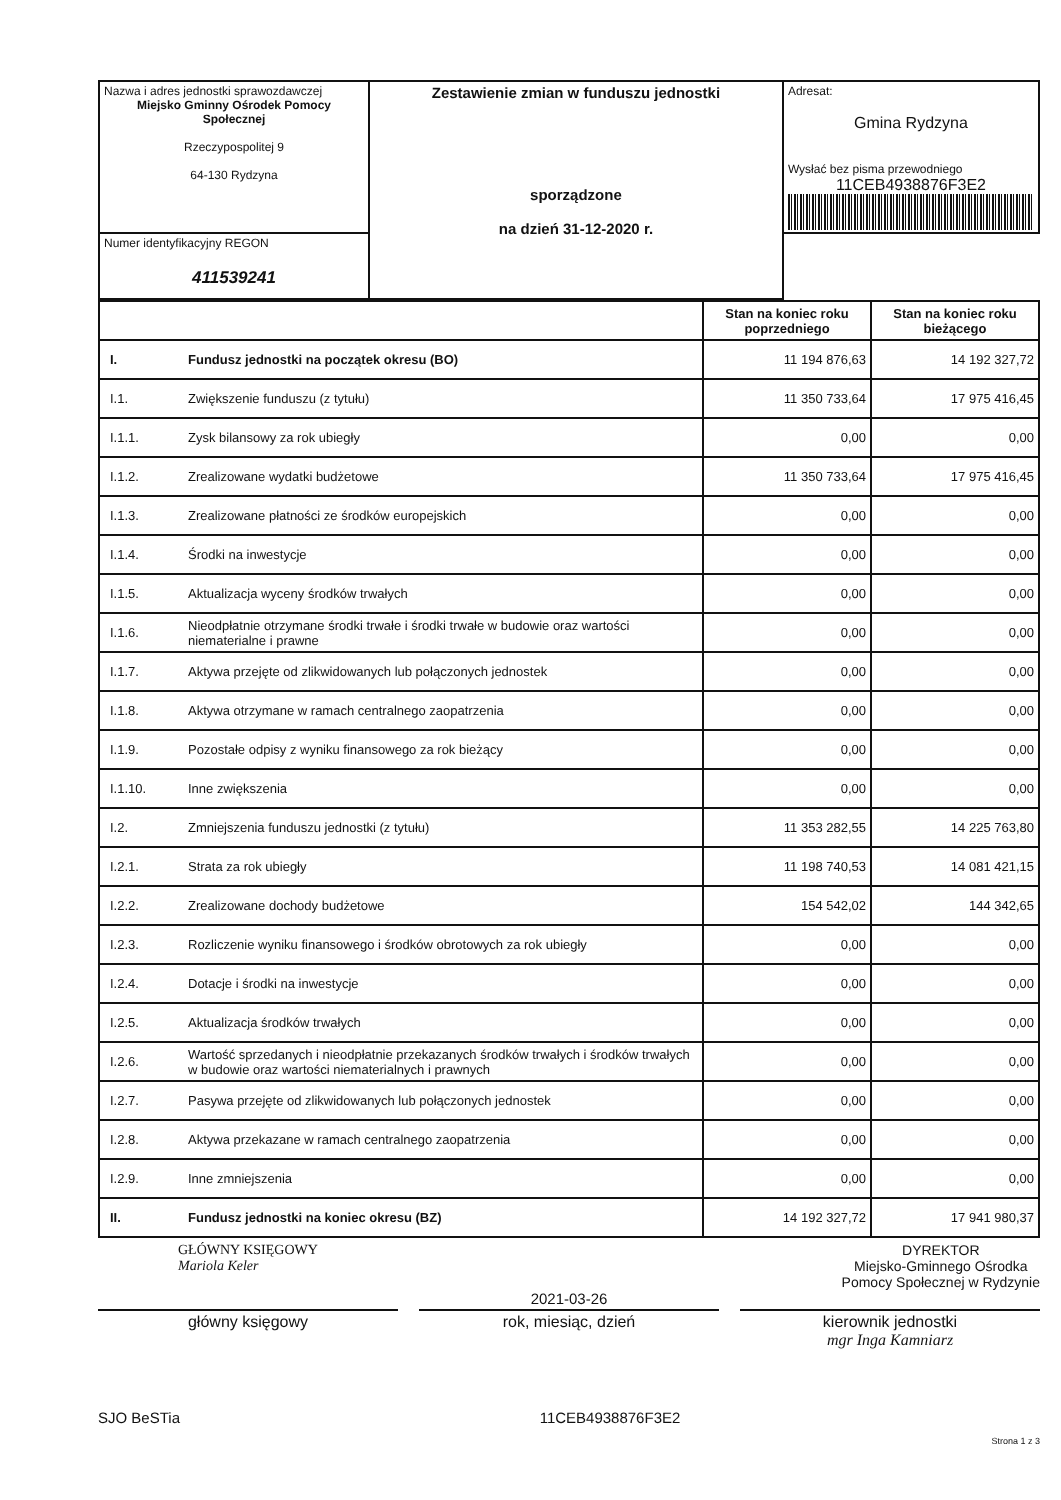| Nazwa i adres jednostki sprawozdawczej Miejsko Gminny Ośrodek Pomocy Społecznej Rzeczypospolitej 9 64-130 Rydzyna | Zestawienie zmian w funduszu jednostki sporządzone na dzień 31-12-2020 r. | Adresat: Gmina Rydzyna Wysłać bez pisma przewodniego 11CEB4938876F3E2 |
| Numer identyfikacyjny REGON 411539241 | | |
| | | Stan na koniec roku poprzedniego | Stan na koniec roku bieżącego |
| I. | Fundusz jednostki na początek okresu (BO) | 11 194 876,63 | 14 192 327,72 |
| I.1. | Zwiększenie funduszu (z tytułu) | 11 350 733,64 | 17 975 416,45 |
| I.1.1. | Zysk bilansowy za rok ubiegły | 0,00 | 0,00 |
| I.1.2. | Zrealizowane wydatki budżetowe | 11 350 733,64 | 17 975 416,45 |
| I.1.3. | Zrealizowane płatności ze środków europejskich | 0,00 | 0,00 |
| I.1.4. | Środki na inwestycje | 0,00 | 0,00 |
| I.1.5. | Aktualizacja wyceny środków trwałych | 0,00 | 0,00 |
| I.1.6. | Nieodpłatnie otrzymane środki trwałe i środki trwałe w budowie oraz wartości niematerialne i prawne | 0,00 | 0,00 |
| I.1.7. | Aktywa przejęte od zlikwidowanych lub połączonych jednostek | 0,00 | 0,00 |
| I.1.8. | Aktywa otrzymane w ramach centralnego zaopatrzenia | 0,00 | 0,00 |
| I.1.9. | Pozostałe odpisy z wyniku finansowego za rok bieżący | 0,00 | 0,00 |
| I.1.10. | Inne zwiększenia | 0,00 | 0,00 |
| I.2. | Zmniejszenia funduszu jednostki (z tytułu) | 11 353 282,55 | 14 225 763,80 |
| I.2.1. | Strata za rok ubiegły | 11 198 740,53 | 14 081 421,15 |
| I.2.2. | Zrealizowane dochody budżetowe | 154 542,02 | 144 342,65 |
| I.2.3. | Rozliczenie wyniku finansowego i środków obrotowych za rok ubiegły | 0,00 | 0,00 |
| I.2.4. | Dotacje i środki na inwestycje | 0,00 | 0,00 |
| I.2.5. | Aktualizacja środków trwałych | 0,00 | 0,00 |
| I.2.6. | Wartość sprzedanych i nieodpłatnie przekazanych środków trwałych i środków trwałych w budowie oraz wartości niematerialnych i prawnych | 0,00 | 0,00 |
| I.2.7. | Pasywa przejęte od zlikwidowanych lub połączonych jednostek | 0,00 | 0,00 |
| I.2.8. | Aktywa przekazane w ramach centralnego zaopatrzenia | 0,00 | 0,00 |
| I.2.9. | Inne zmniejszenia | 0,00 | 0,00 |
| II. | Fundusz jednostki na koniec okresu (BZ) | 14 192 327,72 | 17 941 980,37 |
GŁÓWNY KSIĘGOWY
Mariola Keler
DYREKTOR
Miejsko-Gminnego Ośrodka
Pomocy Społecznej w Rydzynie
2021-03-26
główny księgowy rok, miesiąc, dzień kierownik jednostki
mgr Inga Kamniarz
SJO BeSTia 11CEB4938876F3E2
Strona 1 z 3